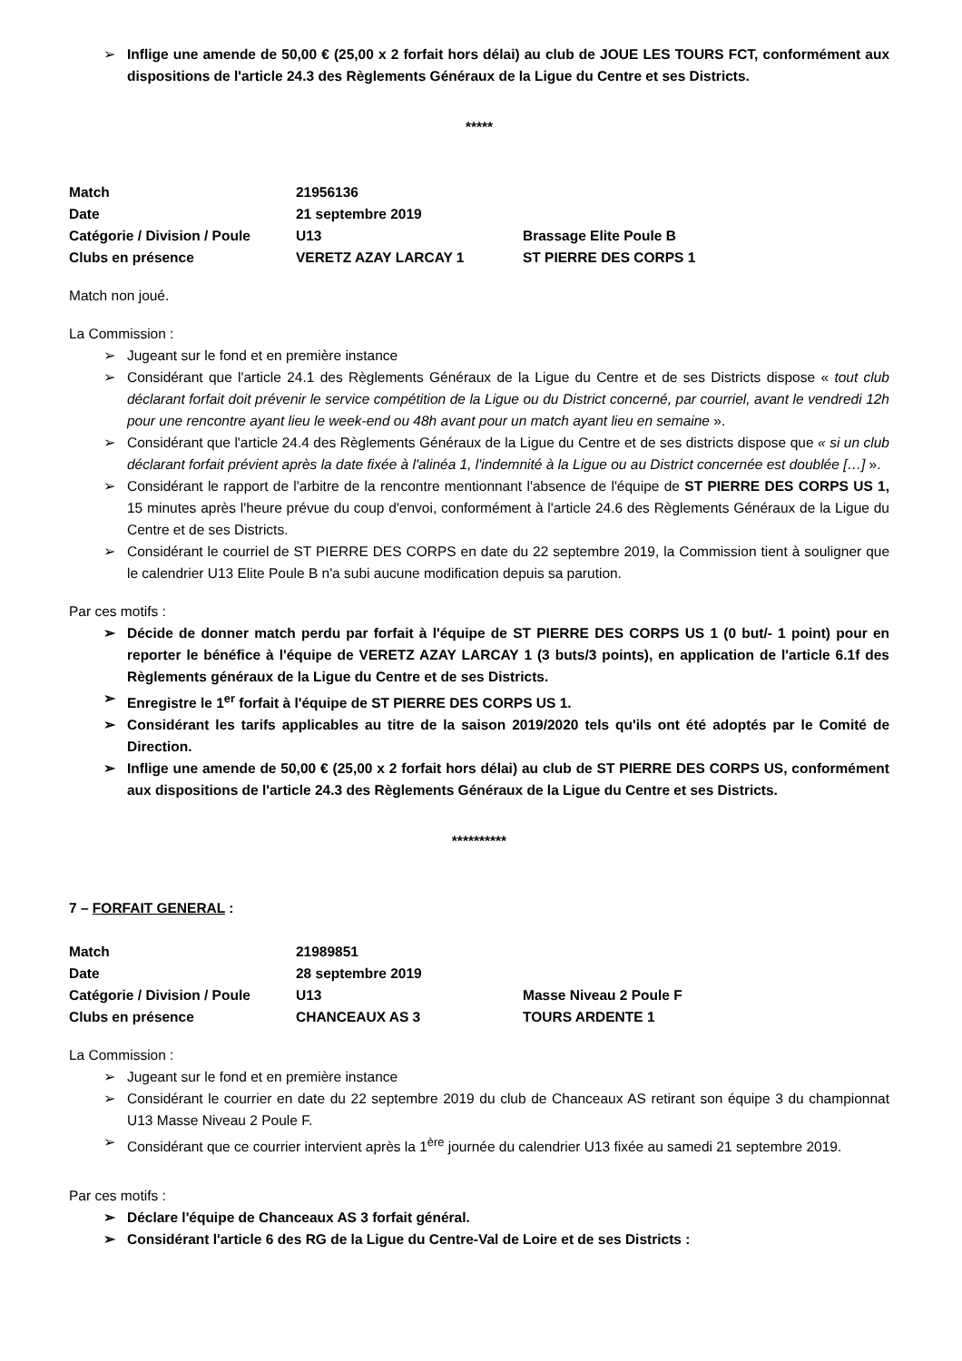➢ Inflige une amende de 50,00 € (25,00 x 2 forfait hors délai) au club de JOUE LES TOURS FCT, conformément aux dispositions de l'article 24.3 des Règlements Généraux de la Ligue du Centre et ses Districts.
*****
| Match | 21956136 | |
| Date | 21 septembre 2019 | |
| Catégorie / Division / Poule | U13 | Brassage Elite Poule B |
| Clubs en présence | VERETZ AZAY LARCAY 1 | ST PIERRE DES CORPS 1 |
Match non joué.
La Commission :
➢ Jugeant sur le fond et en première instance
➢ Considérant que l'article 24.1 des Règlements Généraux de la Ligue du Centre et de ses Districts dispose « tout club déclarant forfait doit prévenir le service compétition de la Ligue ou du District concerné, par courriel, avant le vendredi 12h pour une rencontre ayant lieu le week-end ou 48h avant pour un match ayant lieu en semaine ».
➢ Considérant que l'article 24.4 des Règlements Généraux de la Ligue du Centre et de ses districts dispose que « si un club déclarant forfait prévient après la date fixée à l'alinéa 1, l'indemnité à la Ligue ou au District concernée est doublée […] ».
➢ Considérant le rapport de l'arbitre de la rencontre mentionnant l'absence de l'équipe de ST PIERRE DES CORPS US 1, 15 minutes après l'heure prévue du coup d'envoi, conformément à l'article 24.6 des Règlements Généraux de la Ligue du Centre et de ses Districts.
➢ Considérant le courriel de ST PIERRE DES CORPS en date du 22 septembre 2019, la Commission tient à souligner que le calendrier U13 Elite Poule B n'a subi aucune modification depuis sa parution.
Par ces motifs :
➢ Décide de donner match perdu par forfait à l'équipe de ST PIERRE DES CORPS US 1 (0 but/- 1 point) pour en reporter le bénéfice à l'équipe de VERETZ AZAY LARCAY 1 (3 buts/3 points), en application de l'article 6.1f des Règlements généraux de la Ligue du Centre et de ses Districts.
➢ Enregistre le 1<sup>er</sup> forfait à l'équipe de ST PIERRE DES CORPS US 1.
➢ Considérant les tarifs applicables au titre de la saison 2019/2020 tels qu'ils ont été adoptés par le Comité de Direction.
➢ Inflige une amende de 50,00 € (25,00 x 2 forfait hors délai) au club de ST PIERRE DES CORPS US, conformément aux dispositions de l'article 24.3 des Règlements Généraux de la Ligue du Centre et ses Districts.
**********
7 – FORFAIT GENERAL :
| Match | 21989851 | |
| Date | 28 septembre 2019 | |
| Catégorie / Division / Poule | U13 | Masse Niveau 2 Poule F |
| Clubs en présence | CHANCEAUX AS 3 | TOURS ARDENTE 1 |
La Commission :
➢ Jugeant sur le fond et en première instance
➢ Considérant le courrier en date du 22 septembre 2019 du club de Chanceaux AS retirant son équipe 3 du championnat U13 Masse Niveau 2 Poule F.
➢ Considérant que ce courrier intervient après la 1<sup>ère</sup> journée du calendrier U13 fixée au samedi 21 septembre 2019.
Par ces motifs :
➢ Déclare l'équipe de Chanceaux AS 3 forfait général.
➢ Considérant l'article 6 des RG de la Ligue du Centre-Val de Loire et de ses Districts :